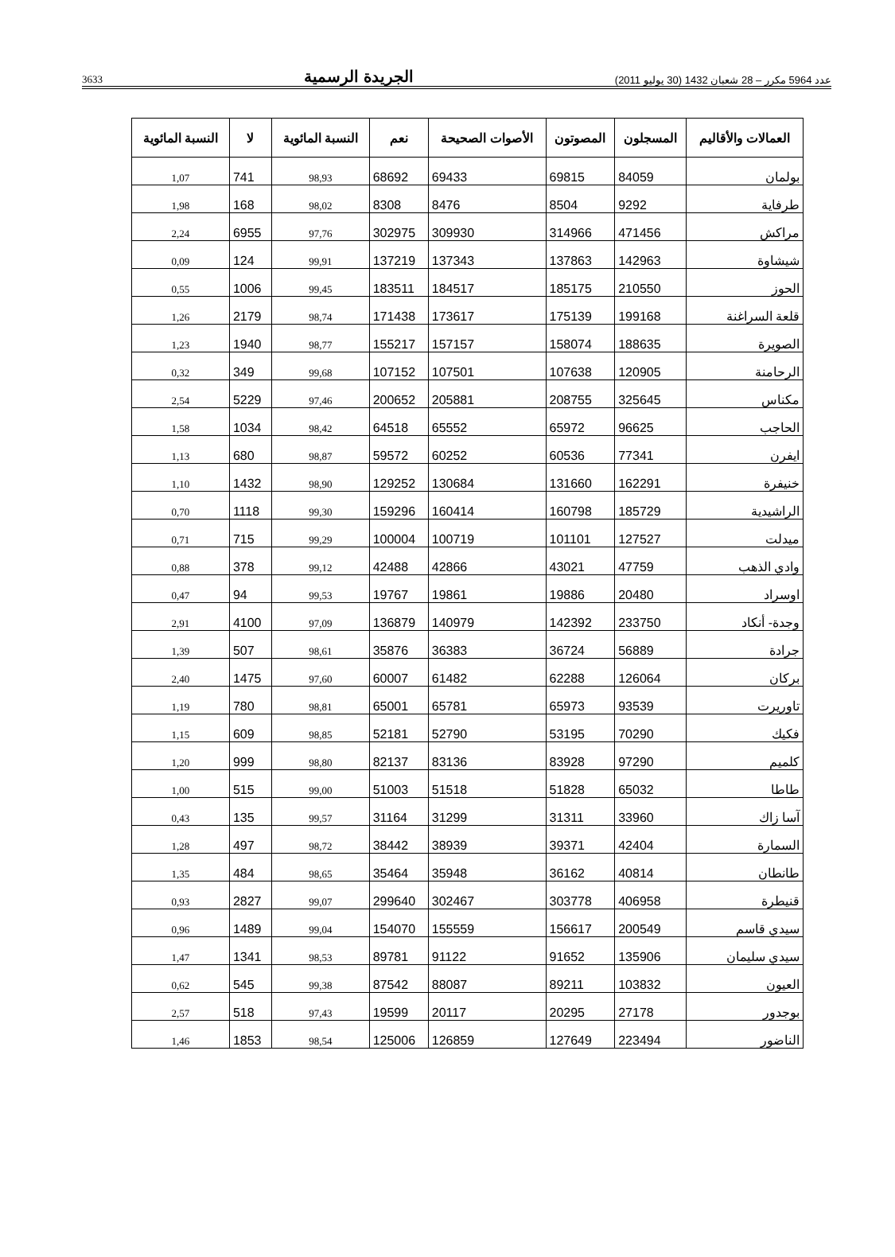عدد 5964 مكرر – 28 شعبان 1432 (30 يوليو 2011) الجريدة الرسمية 3633
| العمالات والأقاليم | المسجلون | المصوتون | الأصوات الصحيحة | نعم | النسبة المائوية | لا | النسبة المائوية |
| --- | --- | --- | --- | --- | --- | --- | --- |
| بولمان | 84059 | 69815 | 69433 | 68692 | 98,93 | 741 | 1,07 |
| طرفاية | 9292 | 8504 | 8476 | 8308 | 98,02 | 168 | 1,98 |
| مراكش | 471456 | 314966 | 309930 | 302975 | 97,76 | 6955 | 2,24 |
| شيشاوة | 142963 | 137863 | 137343 | 137219 | 99,91 | 124 | 0,09 |
| الحوز | 210550 | 185175 | 184517 | 183511 | 99,45 | 1006 | 0,55 |
| قلعة السراغنة | 199168 | 175139 | 173617 | 171438 | 98,74 | 2179 | 1,26 |
| الصويرة | 188635 | 158074 | 157157 | 155217 | 98,77 | 1940 | 1,23 |
| الرحامنة | 120905 | 107638 | 107501 | 107152 | 99,68 | 349 | 0,32 |
| مكناس | 325645 | 208755 | 205881 | 200652 | 97,46 | 5229 | 2,54 |
| الحاجب | 96625 | 65972 | 65552 | 64518 | 98,42 | 1034 | 1,58 |
| ايفرن | 77341 | 60536 | 60252 | 59572 | 98,87 | 680 | 1,13 |
| خنيفرة | 162291 | 131660 | 130684 | 129252 | 98,90 | 1432 | 1,10 |
| الراشيدية | 185729 | 160798 | 160414 | 159296 | 99,30 | 1118 | 0,70 |
| ميدلت | 127527 | 101101 | 100719 | 100004 | 99,29 | 715 | 0,71 |
| وادي الذهب | 47759 | 43021 | 42866 | 42488 | 99,12 | 378 | 0,88 |
| اوسراد | 20480 | 19886 | 19861 | 19767 | 99,53 | 94 | 0,47 |
| وجدة- أنكاد | 233750 | 142392 | 140979 | 136879 | 97,09 | 4100 | 2,91 |
| جرادة | 56889 | 36724 | 36383 | 35876 | 98,61 | 507 | 1,39 |
| بركان | 126064 | 62288 | 61482 | 60007 | 97,60 | 1475 | 2,40 |
| تاوريرت | 93539 | 65973 | 65781 | 65001 | 98,81 | 780 | 1,19 |
| فكيك | 70290 | 53195 | 52790 | 52181 | 98,85 | 609 | 1,15 |
| كلميم | 97290 | 83928 | 83136 | 82137 | 98,80 | 999 | 1,20 |
| طاطا | 65032 | 51828 | 51518 | 51003 | 99,00 | 515 | 1,00 |
| آسا زاك | 33960 | 31311 | 31299 | 31164 | 99,57 | 135 | 0,43 |
| السمارة | 42404 | 39371 | 38939 | 38442 | 98,72 | 497 | 1,28 |
| طانطان | 40814 | 36162 | 35948 | 35464 | 98,65 | 484 | 1,35 |
| قنيطرة | 406958 | 303778 | 302467 | 299640 | 99,07 | 2827 | 0,93 |
| سيدي قاسم | 200549 | 156617 | 155559 | 154070 | 99,04 | 1489 | 0,96 |
| سيدي سليمان | 135906 | 91652 | 91122 | 89781 | 98,53 | 1341 | 1,47 |
| العيون | 103832 | 89211 | 88087 | 87542 | 99,38 | 545 | 0,62 |
| بوجدور | 27178 | 20295 | 20117 | 19599 | 97,43 | 518 | 2,57 |
| الناضور | 223494 | 127649 | 126859 | 125006 | 98,54 | 1853 | 1,46 |